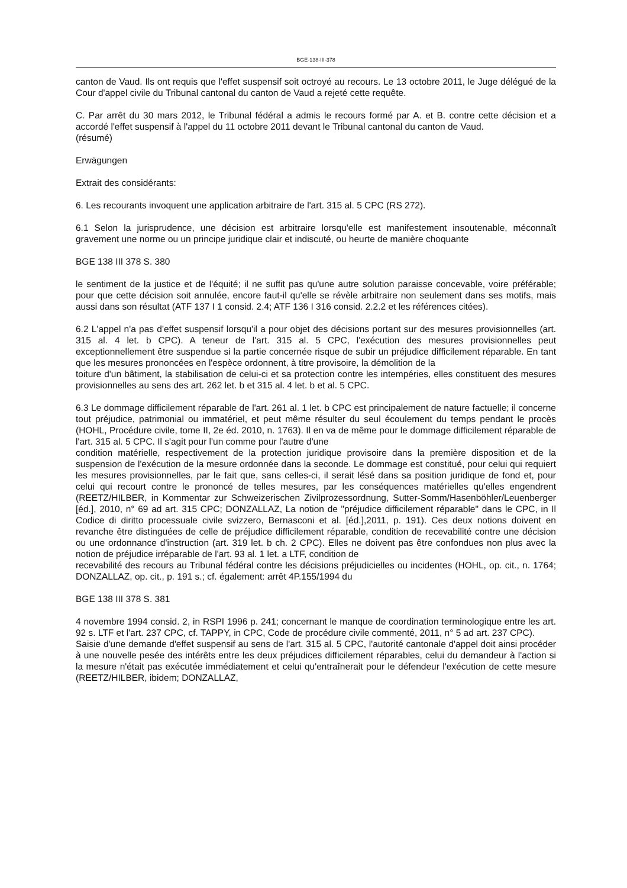BGE-138-III-378
canton de Vaud. Ils ont requis que l'effet suspensif soit octroyé au recours. Le 13 octobre 2011, le Juge délégué de la Cour d'appel civile du Tribunal cantonal du canton de Vaud a rejeté cette requête.
C. Par arrêt du 30 mars 2012, le Tribunal fédéral a admis le recours formé par A. et B. contre cette décision et a accordé l'effet suspensif à l'appel du 11 octobre 2011 devant le Tribunal cantonal du canton de Vaud.
(résumé)
Erwägungen
Extrait des considérants:
6. Les recourants invoquent une application arbitraire de l'art. 315 al. 5 CPC (RS 272).
6.1 Selon la jurisprudence, une décision est arbitraire lorsqu'elle est manifestement insoutenable, méconnaît gravement une norme ou un principe juridique clair et indiscuté, ou heurte de manière choquante
BGE 138 III 378 S. 380
le sentiment de la justice et de l'équité; il ne suffit pas qu'une autre solution paraisse concevable, voire préférable; pour que cette décision soit annulée, encore faut-il qu'elle se révèle arbitraire non seulement dans ses motifs, mais aussi dans son résultat (ATF 137 I 1 consid. 2.4; ATF 136 I 316 consid. 2.2.2 et les références citées).
6.2 L'appel n'a pas d'effet suspensif lorsqu'il a pour objet des décisions portant sur des mesures provisionnelles (art. 315 al. 4 let. b CPC). A teneur de l'art. 315 al. 5 CPC, l'exécution des mesures provisionnelles peut exceptionnellement être suspendue si la partie concernée risque de subir un préjudice difficilement réparable. En tant que les mesures prononcées en l'espèce ordonnent, à titre provisoire, la démolition de la
toiture d'un bâtiment, la stabilisation de celui-ci et sa protection contre les intempéries, elles constituent des mesures provisionnelles au sens des art. 262 let. b et 315 al. 4 let. b et al. 5 CPC.
6.3 Le dommage difficilement réparable de l'art. 261 al. 1 let. b CPC est principalement de nature factuelle; il concerne tout préjudice, patrimonial ou immatériel, et peut même résulter du seul écoulement du temps pendant le procès (HOHL, Procédure civile, tome II, 2e éd. 2010, n. 1763). Il en va de même pour le dommage difficilement réparable de l'art. 315 al. 5 CPC. Il s'agit pour l'un comme pour l'autre d'une
condition matérielle, respectivement de la protection juridique provisoire dans la première disposition et de la suspension de l'exécution de la mesure ordonnée dans la seconde. Le dommage est constitué, pour celui qui requiert les mesures provisionnelles, par le fait que, sans celles-ci, il serait lésé dans sa position juridique de fond et, pour celui qui recourt contre le prononcé de telles mesures, par les conséquences matérielles qu'elles engendrent (REETZ/HILBER, in Kommentar zur Schweizerischen Zivilprozessordnung, Sutter-Somm/Hasenböhler/Leuenberger [éd.], 2010, n° 69 ad art. 315 CPC; DONZALLAZ, La notion de "préjudice difficilement réparable" dans le CPC, in Il Codice di diritto processuale civile svizzero, Bernasconi et al. [éd.],2011, p. 191). Ces deux notions doivent en revanche être distinguées de celle de préjudice difficilement réparable, condition de recevabilité contre une décision ou une ordonnance d'instruction (art. 319 let. b ch. 2 CPC). Elles ne doivent pas être confondues non plus avec la notion de préjudice irréparable de l'art. 93 al. 1 let. a LTF, condition de
recevabilité des recours au Tribunal fédéral contre les décisions préjudicielles ou incidentes (HOHL, op. cit., n. 1764; DONZALLAZ, op. cit., p. 191 s.; cf. également: arrêt 4P.155/1994 du
BGE 138 III 378 S. 381
4 novembre 1994 consid. 2, in RSPI 1996 p. 241; concernant le manque de coordination terminologique entre les art. 92 s. LTF et l'art. 237 CPC, cf. TAPPY, in CPC, Code de procédure civile commenté, 2011, n° 5 ad art. 237 CPC).
Saisie d'une demande d'effet suspensif au sens de l'art. 315 al. 5 CPC, l'autorité cantonale d'appel doit ainsi procéder à une nouvelle pesée des intérêts entre les deux préjudices difficilement réparables, celui du demandeur à l'action si la mesure n'était pas exécutée immédiatement et celui qu'entraînerait pour le défendeur l'exécution de cette mesure (REETZ/HILBER, ibidem; DONZALLAZ,